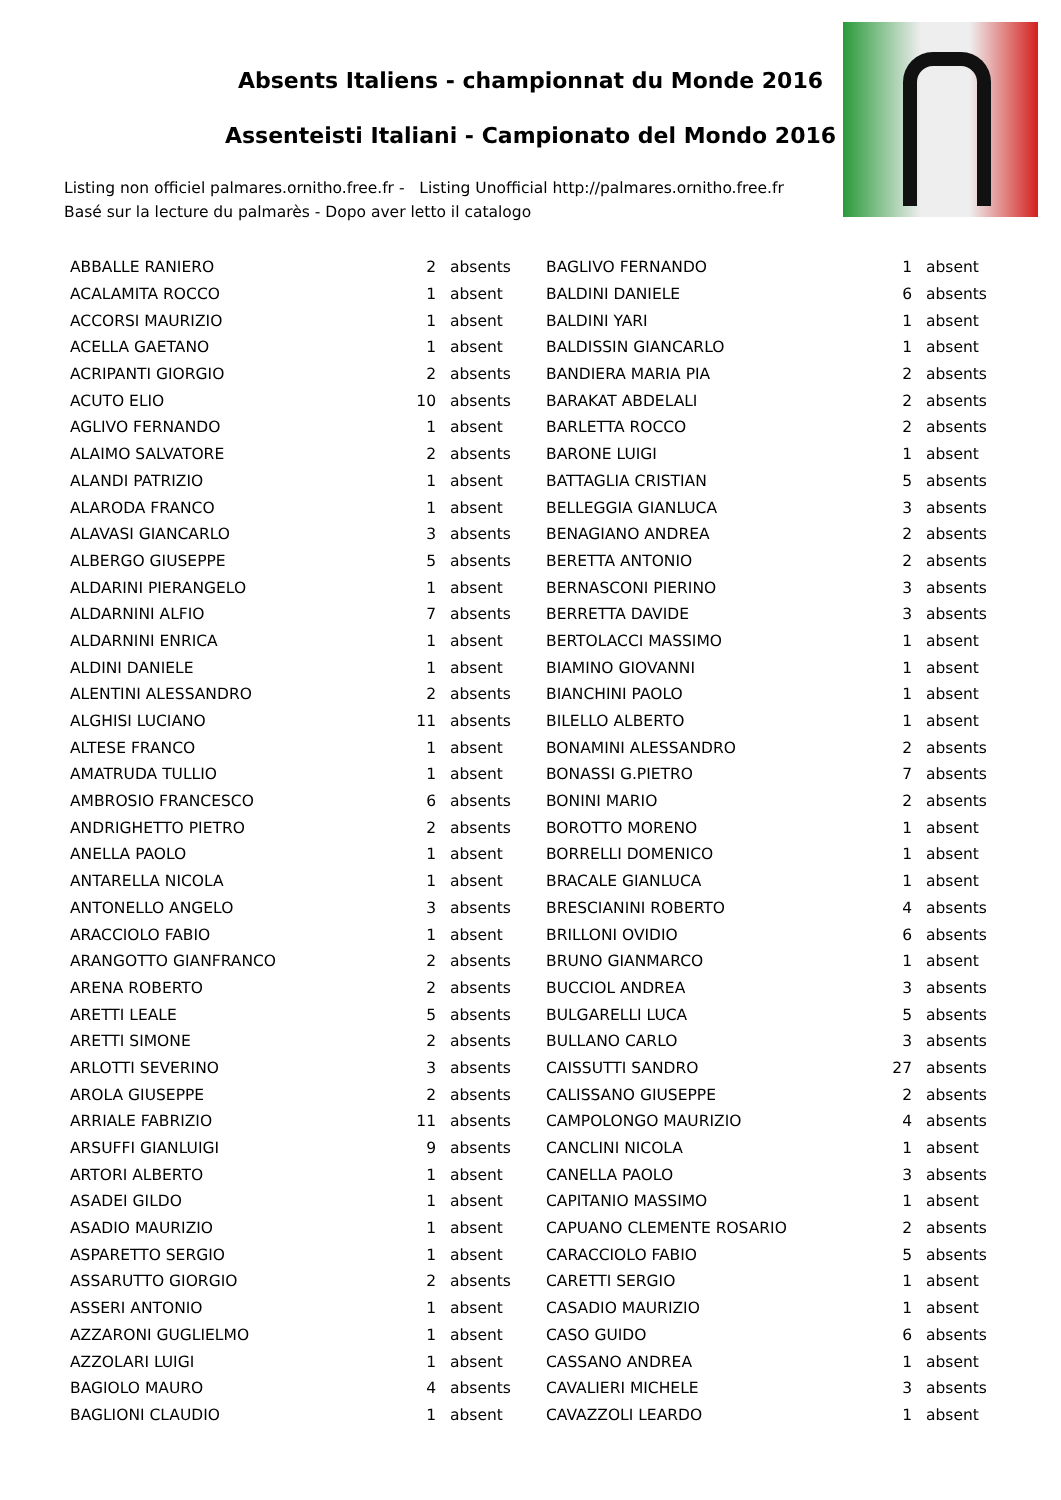Absents Italiens - championnat du Monde 2016
Assenteisti Italiani - Campionato del Mondo 2016
Listing non officiel palmares.ornitho.free.fr - Listing Unofficial http://palmares.ornitho.free.fr
Basé sur la lecture du palmarès - Dopo aver letto il catalogo
| ABBALLE RANIERO | 2 | absents | BAGLIVO FERNANDO | 1 | absent |
| ACALAMITA ROCCO | 1 | absent | BALDINI DANIELE | 6 | absents |
| ACCORSI MAURIZIO | 1 | absent | BALDINI YARI | 1 | absent |
| ACELLA GAETANO | 1 | absent | BALDISSIN GIANCARLO | 1 | absent |
| ACRIPANTI GIORGIO | 2 | absents | BANDIERA MARIA PIA | 2 | absents |
| ACUTO ELIO | 10 | absents | BARAKAT ABDELALI | 2 | absents |
| AGLIVO FERNANDO | 1 | absent | BARLETTA ROCCO | 2 | absents |
| ALAIMO SALVATORE | 2 | absents | BARONE LUIGI | 1 | absent |
| ALANDI PATRIZIO | 1 | absent | BATTAGLIA CRISTIAN | 5 | absents |
| ALARODA FRANCO | 1 | absent | BELLEGGIA GIANLUCA | 3 | absents |
| ALAVASI GIANCARLO | 3 | absents | BENAGIANO ANDREA | 2 | absents |
| ALBERGO GIUSEPPE | 5 | absents | BERETTA ANTONIO | 2 | absents |
| ALDARINI PIERANGELO | 1 | absent | BERNASCONI PIERINO | 3 | absents |
| ALDARNINI ALFIO | 7 | absents | BERRETTA DAVIDE | 3 | absents |
| ALDARNINI ENRICA | 1 | absent | BERTOLACCI MASSIMO | 1 | absent |
| ALDINI DANIELE | 1 | absent | BIAMINO GIOVANNI | 1 | absent |
| ALENTINI ALESSANDRO | 2 | absents | BIANCHINI PAOLO | 1 | absent |
| ALGHISI LUCIANO | 11 | absents | BILELLO ALBERTO | 1 | absent |
| ALTESE FRANCO | 1 | absent | BONAMINI ALESSANDRO | 2 | absents |
| AMATRUDA TULLIO | 1 | absent | BONASSI G.PIETRO | 7 | absents |
| AMBROSIO FRANCESCO | 6 | absents | BONINI MARIO | 2 | absents |
| ANDRIGHETTO PIETRO | 2 | absents | BOROTTO MORENO | 1 | absent |
| ANELLA PAOLO | 1 | absent | BORRELLI DOMENICO | 1 | absent |
| ANTARELLA NICOLA | 1 | absent | BRACALE GIANLUCA | 1 | absent |
| ANTONELLO ANGELO | 3 | absents | BRESCIANINI ROBERTO | 4 | absents |
| ARACCIOLO FABIO | 1 | absent | BRILLONI OVIDIO | 6 | absents |
| ARANGOTTO GIANFRANCO | 2 | absents | BRUNO GIANMARCO | 1 | absent |
| ARENA ROBERTO | 2 | absents | BUCCIOL ANDREA | 3 | absents |
| ARETTI LEALE | 5 | absents | BULGARELLI LUCA | 5 | absents |
| ARETTI SIMONE | 2 | absents | BULLANO CARLO | 3 | absents |
| ARLOTTI SEVERINO | 3 | absents | CAISSUTTI SANDRO | 27 | absents |
| AROLA GIUSEPPE | 2 | absents | CALISSANO GIUSEPPE | 2 | absents |
| ARRIALE FABRIZIO | 11 | absents | CAMPOLONGO MAURIZIO | 4 | absents |
| ARSUFFI GIANLUIGI | 9 | absents | CANCLINI NICOLA | 1 | absent |
| ARTORI ALBERTO | 1 | absent | CANELLA PAOLO | 3 | absents |
| ASADEI GILDO | 1 | absent | CAPITANIO MASSIMO | 1 | absent |
| ASADIO MAURIZIO | 1 | absent | CAPUANO CLEMENTE ROSARIO | 2 | absents |
| ASPARETTO SERGIO | 1 | absent | CARACCIOLO FABIO | 5 | absents |
| ASSARUTTO GIORGIO | 2 | absents | CARETTI SERGIO | 1 | absent |
| ASSERI ANTONIO | 1 | absent | CASADIO MAURIZIO | 1 | absent |
| AZZARONI GUGLIELMO | 1 | absent | CASO GUIDO | 6 | absents |
| AZZOLARI LUIGI | 1 | absent | CASSANO ANDREA | 1 | absent |
| BAGIOLO MAURO | 4 | absents | CAVALIERI MICHELE | 3 | absents |
| BAGLIONI CLAUDIO | 1 | absent | CAVAZZOLI LEARDO | 1 | absent |